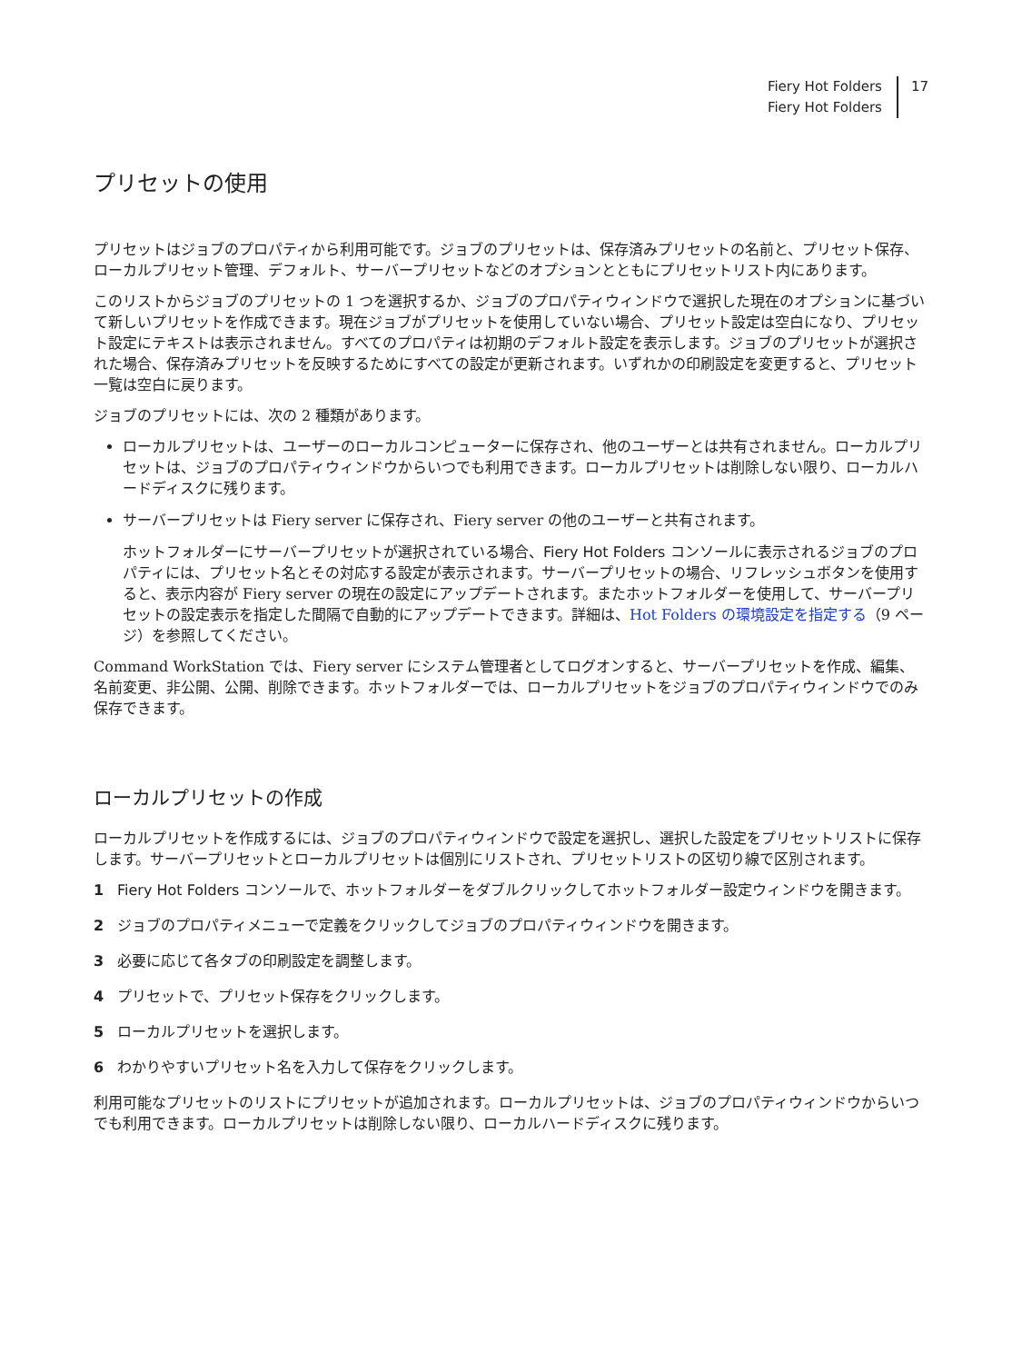Fiery Hot Folders
Fiery Hot Folders
17
プリセットの使用
プリセットはジョブのプロパティから利用可能です。ジョブのプリセットは、保存済みプリセットの名前と、プリセット保存、ローカルプリセット管理、デフォルト、サーバープリセットなどのオプションとともにプリセットリスト内にあります。
このリストからジョブのプリセットの 1 つを選択するか、ジョブのプロパティウィンドウで選択した現在のオプションに基づいて新しいプリセットを作成できます。現在ジョブがプリセットを使用していない場合、プリセット設定は空白になり、プリセット設定にテキストは表示されません。すべてのプロパティは初期のデフォルト設定を表示します。ジョブのプリセットが選択された場合、保存済みプリセットを反映するためにすべての設定が更新されます。いずれかの印刷設定を変更すると、プリセット一覧は空白に戻ります。
ジョブのプリセットには、次の 2 種類があります。
ローカルプリセットは、ユーザーのローカルコンピューターに保存され、他のユーザーとは共有されません。ローカルプリセットは、ジョブのプロパティウィンドウからいつでも利用できます。ローカルプリセットは削除しない限り、ローカルハードディスクに残ります。
サーバープリセットは Fiery server に保存され、Fiery server の他のユーザーと共有されます。
ホットフォルダーにサーバープリセットが選択されている場合、Fiery Hot Folders コンソールに表示されるジョブのプロパティには、プリセット名とその対応する設定が表示されます。サーバープリセットの場合、リフレッシュボタンを使用すると、表示内容が Fiery server の現在の設定にアップデートされます。またホットフォルダーを使用して、サーバープリセットの設定表示を指定した間隔で自動的にアップデートできます。詳細は、Hot Folders の環境設定を指定する（9 ページ）を参照してください。
Command WorkStation では、Fiery server にシステム管理者としてログオンすると、サーバープリセットを作成、編集、名前変更、非公開、公開、削除できます。ホットフォルダーでは、ローカルプリセットをジョブのプロパティウィンドウでのみ保存できます。
ローカルプリセットの作成
ローカルプリセットを作成するには、ジョブのプロパティウィンドウで設定を選択し、選択した設定をプリセットリストに保存します。サーバープリセットとローカルプリセットは個別にリストされ、プリセットリストの区切り線で区別されます。
1 Fiery Hot Folders コンソールで、ホットフォルダーをダブルクリックしてホットフォルダー設定ウィンドウを開きます。
2 ジョブのプロパティメニューで定義をクリックしてジョブのプロパティウィンドウを開きます。
3 必要に応じて各タブの印刷設定を調整します。
4 プリセットで、プリセット保存をクリックします。
5 ローカルプリセットを選択します。
6 わかりやすいプリセット名を入力して保存をクリックします。
利用可能なプリセットのリストにプリセットが追加されます。ローカルプリセットは、ジョブのプロパティウィンドウからいつでも利用できます。ローカルプリセットは削除しない限り、ローカルハードディスクに残ります。